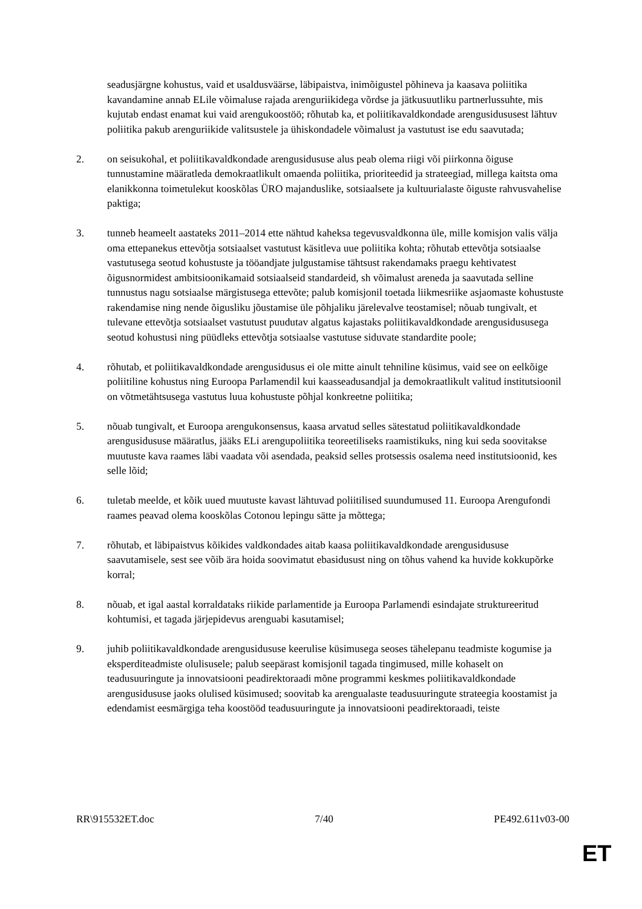seadusjärgne kohustus, vaid et usaldusväärse, läbipaistva, inimõigustel põhineva ja kaasava poliitika kavandamine annab ELile võimaluse rajada arenguriikidega võrdse ja jätkusuutliku partnerlussuhte, mis kujutab endast enamat kui vaid arengukoostöö; rõhutab ka, et poliitikavaldkondade arengusidususest lähtuv poliitika pakub arenguriikide valitsustele ja ühiskondadele võimalust ja vastutust ise edu saavutada;
2. on seisukohal, et poliitikavaldkondade arengusidususe alus peab olema riigi või piirkonna õiguse tunnustamine määratleda demokraatlikult omaenda poliitika, prioriteedid ja strateegiad, millega kaitsta oma elanikkonna toimetulekut kooskõlas ÜRO majanduslike, sotsiaalsete ja kultuurialaste õiguste rahvusvahelise paktiga;
3. tunneb heameelt aastateks 2011–2014 ette nähtud kaheksa tegevusvaldkonna üle, mille komisjon valis välja oma ettepanekus ettevõtja sotsiaalset vastutust käsitleva uue poliitika kohta; rõhutab ettevõtja sotsiaalse vastutusega seotud kohustuste ja tööandjate julgustamise tähtsust rakendamaks praegu kehtivatest õigusnormidest ambitsioonikamaid sotsiaalseid standardeid, sh võimalust areneda ja saavutada selline tunnustus nagu sotsiaalse märgistusega ettevõte; palub komisjonil toetada liikmesriike asjaomaste kohustuste rakendamise ning nende õigusliku jõustamise üle põhjaliku järelevalve teostamisel; nõuab tungivalt, et tulevane ettevõtja sotsiaalset vastutust puudutav algatus kajastaks poliitikavaldkondade arengusidususega seotud kohustusi ning püüdleks ettevõtja sotsiaalse vastutuse siduvate standardite poole;
4. rõhutab, et poliitikavaldkondade arengusidusus ei ole mitte ainult tehniline küsimus, vaid see on eelkõige poliitiline kohustus ning Euroopa Parlamendil kui kaasseadusandjal ja demokraatlikult valitud institutsioonil on võtmetähtsusega vastutus luua kohustuste põhjal konkreetne poliitika;
5. nõuab tungivalt, et Euroopa arengukonsensus, kaasa arvatud selles sätestatud poliitikavaldkondade arengusidususe määratlus, jääks ELi arengupoliitika teoreetiliseks raamistikuks, ning kui seda soovitakse muutuste kava raames läbi vaadata või asendada, peaksid selles protsessis osalema need institutsioonid, kes selle lõid;
6. tuletab meelde, et kõik uued muutuste kavast lähtuvad poliitilised suundumused 11. Euroopa Arengufondi raames peavad olema kooskõlas Cotonou lepingu sätte ja mõttega;
7. rõhutab, et läbipaistvus kõikides valdkondades aitab kaasa poliitikavaldkondade arengusidususe saavutamisele, sest see võib ära hoida soovimatut ebasidusust ning on tõhus vahend ka huvide kokkupõrke korral;
8. nõuab, et igal aastal korraldataks riikide parlamentide ja Euroopa Parlamendi esindajate struktureeritud kohtumisi, et tagada järjepidevus arenguabi kasutamisel;
9. juhib poliitikavaldkondade arengusidususe keerulise küsimusega seoses tähelepanu teadmiste kogumise ja eksperditeadmiste olulisusele; palub seepärast komisjonil tagada tingimused, mille kohaselt on teadusuuringute ja innovatsiooni peadirektoraadi mõne programmi keskmes poliitikavaldkondade arengusidususe jaoks olulised küsimused; soovitab ka arengualaste teadusuuringute strateegia koostamist ja edendamist eesmärgiga teha koostööd teadusuuringute ja innovatsiooni peadirektoraadi, teiste
RR\915532ET.doc 7/40 PE492.611v03-00
ET